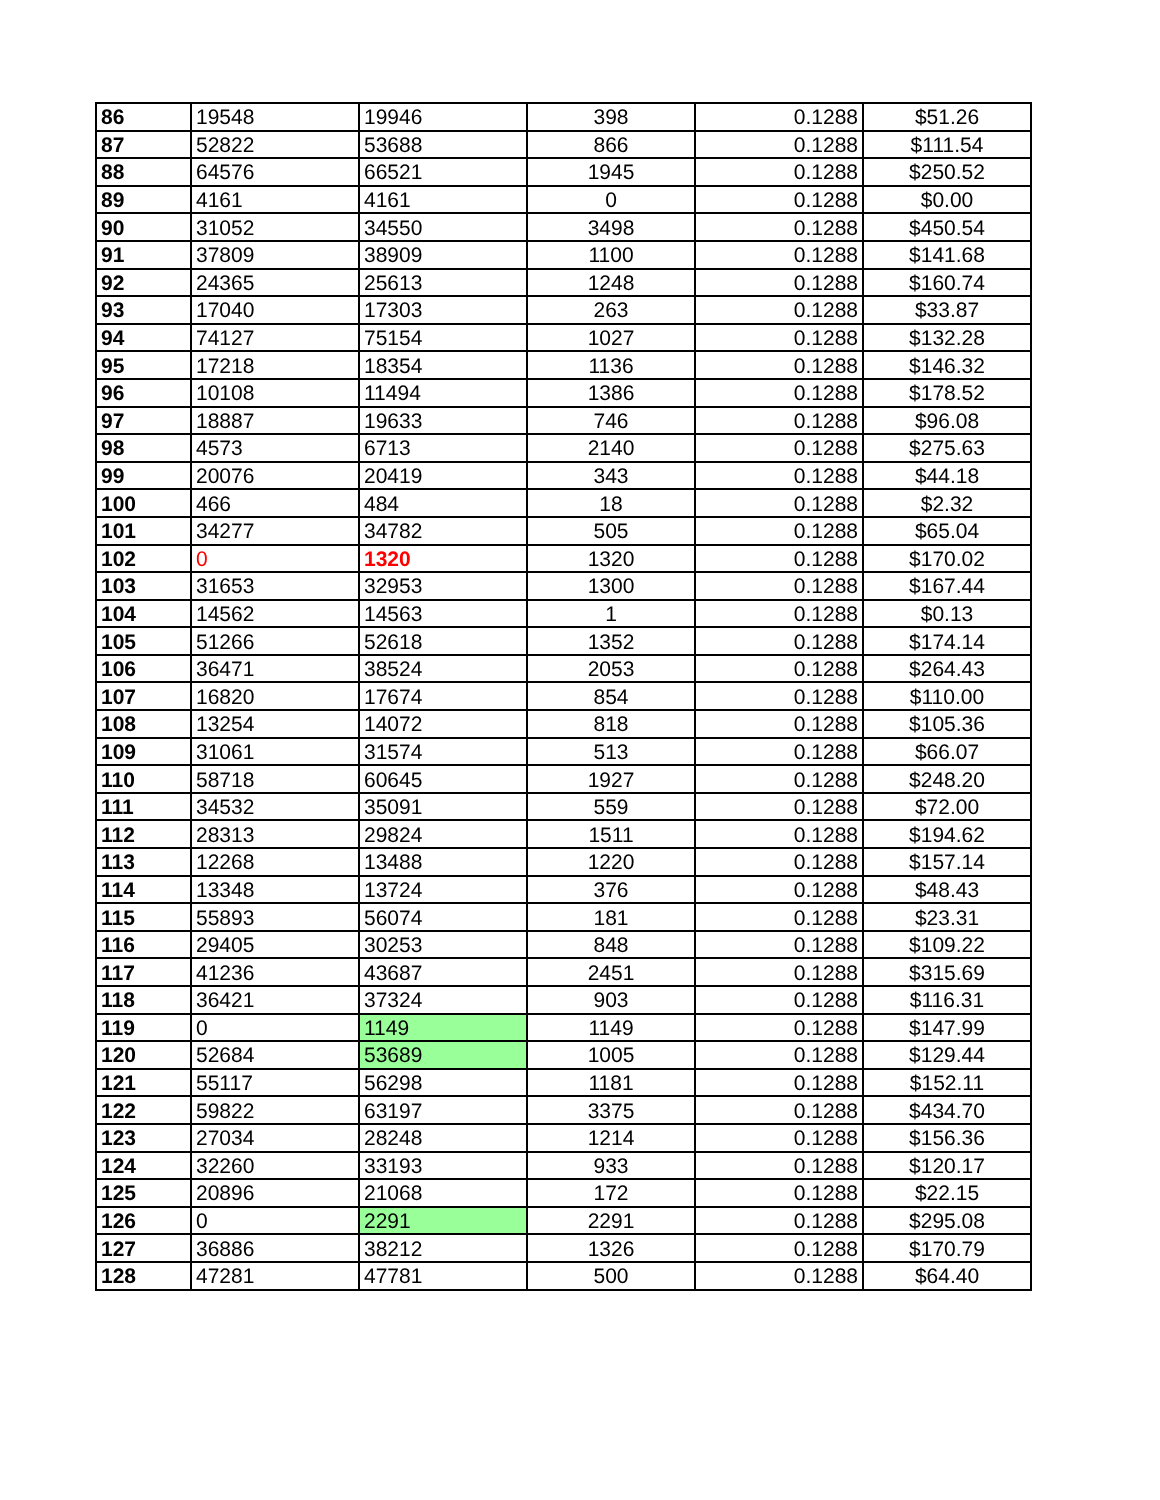| 86 | 19548 | 19946 | 398 | 0.1288 | $51.26 |
| 87 | 52822 | 53688 | 866 | 0.1288 | $111.54 |
| 88 | 64576 | 66521 | 1945 | 0.1288 | $250.52 |
| 89 | 4161 | 4161 | 0 | 0.1288 | $0.00 |
| 90 | 31052 | 34550 | 3498 | 0.1288 | $450.54 |
| 91 | 37809 | 38909 | 1100 | 0.1288 | $141.68 |
| 92 | 24365 | 25613 | 1248 | 0.1288 | $160.74 |
| 93 | 17040 | 17303 | 263 | 0.1288 | $33.87 |
| 94 | 74127 | 75154 | 1027 | 0.1288 | $132.28 |
| 95 | 17218 | 18354 | 1136 | 0.1288 | $146.32 |
| 96 | 10108 | 11494 | 1386 | 0.1288 | $178.52 |
| 97 | 18887 | 19633 | 746 | 0.1288 | $96.08 |
| 98 | 4573 | 6713 | 2140 | 0.1288 | $275.63 |
| 99 | 20076 | 20419 | 343 | 0.1288 | $44.18 |
| 100 | 466 | 484 | 18 | 0.1288 | $2.32 |
| 101 | 34277 | 34782 | 505 | 0.1288 | $65.04 |
| 102 | 0 | 1320 | 1320 | 0.1288 | $170.02 |
| 103 | 31653 | 32953 | 1300 | 0.1288 | $167.44 |
| 104 | 14562 | 14563 | 1 | 0.1288 | $0.13 |
| 105 | 51266 | 52618 | 1352 | 0.1288 | $174.14 |
| 106 | 36471 | 38524 | 2053 | 0.1288 | $264.43 |
| 107 | 16820 | 17674 | 854 | 0.1288 | $110.00 |
| 108 | 13254 | 14072 | 818 | 0.1288 | $105.36 |
| 109 | 31061 | 31574 | 513 | 0.1288 | $66.07 |
| 110 | 58718 | 60645 | 1927 | 0.1288 | $248.20 |
| 111 | 34532 | 35091 | 559 | 0.1288 | $72.00 |
| 112 | 28313 | 29824 | 1511 | 0.1288 | $194.62 |
| 113 | 12268 | 13488 | 1220 | 0.1288 | $157.14 |
| 114 | 13348 | 13724 | 376 | 0.1288 | $48.43 |
| 115 | 55893 | 56074 | 181 | 0.1288 | $23.31 |
| 116 | 29405 | 30253 | 848 | 0.1288 | $109.22 |
| 117 | 41236 | 43687 | 2451 | 0.1288 | $315.69 |
| 118 | 36421 | 37324 | 903 | 0.1288 | $116.31 |
| 119 | 0 | 1149 | 1149 | 0.1288 | $147.99 |
| 120 | 52684 | 53689 | 1005 | 0.1288 | $129.44 |
| 121 | 55117 | 56298 | 1181 | 0.1288 | $152.11 |
| 122 | 59822 | 63197 | 3375 | 0.1288 | $434.70 |
| 123 | 27034 | 28248 | 1214 | 0.1288 | $156.36 |
| 124 | 32260 | 33193 | 933 | 0.1288 | $120.17 |
| 125 | 20896 | 21068 | 172 | 0.1288 | $22.15 |
| 126 | 0 | 2291 | 2291 | 0.1288 | $295.08 |
| 127 | 36886 | 38212 | 1326 | 0.1288 | $170.79 |
| 128 | 47281 | 47781 | 500 | 0.1288 | $64.40 |